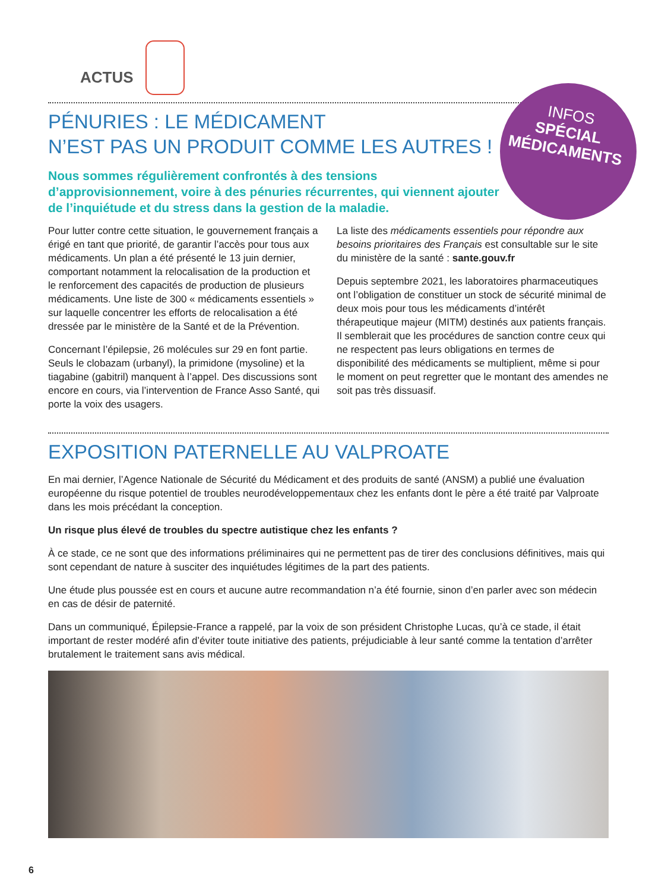ACTUS
PÉNURIES : LE MÉDICAMENT
N’EST PAS UN PRODUIT COMME LES AUTRES !
Nous sommes régulièrement confrontés à des tensions d’approvisionnement, voire à des pénuries récurrentes, qui viennent ajouter de l’inquiétude et du stress dans la gestion de la maladie.
Pour lutter contre cette situation, le gouvernement français a érigé en tant que priorité, de garantir l’accès pour tous aux médicaments. Un plan a été présenté le 13 juin dernier, comportant notamment la relocalisation de la production et le renforcement des capacités de production de plusieurs médicaments. Une liste de 300 « médicaments essentiels » sur laquelle concentrer les efforts de relocalisation a été dressée par le ministère de la Santé et de la Prévention.
Concernant l’épilepsie, 26 molécules sur 29 en font partie. Seuls le clobazam (urbanyl), la primidone (mysoline) et la tiagabine (gabitril) manquent à l’appel. Des discussions sont encore en cours, via l’intervention de France Asso Santé, qui porte la voix des usagers.
La liste des médicaments essentiels pour répondre aux besoins prioritaires des Français est consultable sur le site du ministère de la santé : sante.gouv.fr
Depuis septembre 2021, les laboratoires pharmaceutiques ont l’obligation de constituer un stock de sécurité minimal de deux mois pour tous les médicaments d’intérêt thérapeutique majeur (MITM) destinés aux patients français. Il semblerait que les procédures de sanction contre ceux qui ne respectent pas leurs obligations en termes de disponibilité des médicaments se multiplient, même si pour le moment on peut regretter que le montant des amendes ne soit pas très dissuasif.
INFOS
SPÉCIAL
MÉDICAMENTS
EXPOSITION PATERNELLE AU VALPROATE
En mai dernier, l’Agence Nationale de Sécurité du Médicament et des produits de santé (ANSM) a publié une évaluation européenne du risque potentiel de troubles neurodéveloppementaux chez les enfants dont le père a été traité par Valproate dans les mois précédant la conception.
Un risque plus élevé de troubles du spectre autistique chez les enfants ?
À ce stade, ce ne sont que des informations préliminaires qui ne permettent pas de tirer des conclusions définitives, mais qui sont cependant de nature à susciter des inquiétudes légitimes de la part des patients.
Une étude plus poussée est en cours et aucune autre recommandation n’a été fournie, sinon d’en parler avec son médecin en cas de désir de paternité.
Dans un communiqué, Épilepsie-France a rappelé, par la voix de son président Christophe Lucas, qu’à ce stade, il était important de rester modéré afin d’éviter toute initiative des patients, préjudiciable à leur santé comme la tentation d’arrêter brutalement le traitement sans avis médical.
6